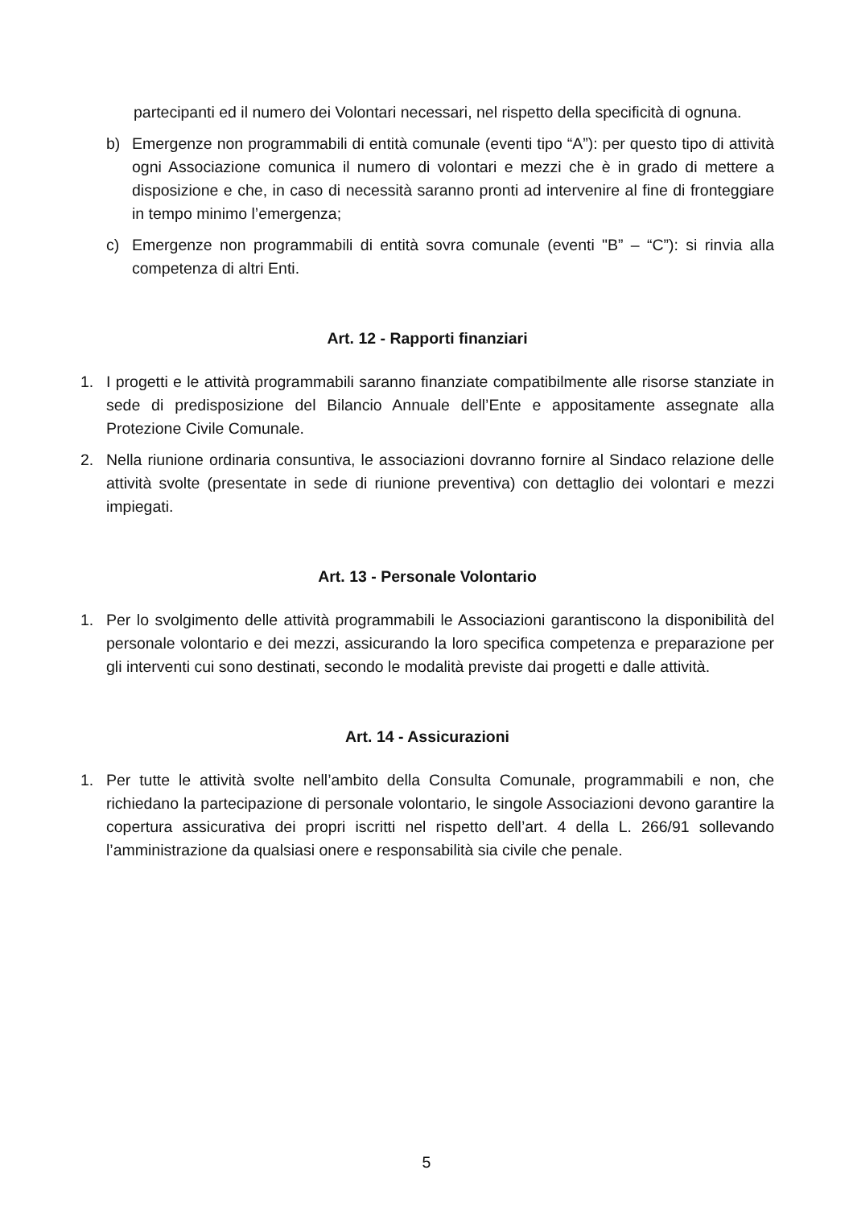partecipanti ed il numero dei Volontari necessari, nel rispetto della specificità di ognuna.
b) Emergenze non programmabili di entità comunale (eventi tipo “A”): per questo tipo di attività ogni Associazione comunica il numero di volontari e mezzi che è in grado di mettere a disposizione e che, in caso di necessità saranno pronti ad intervenire al fine di fronteggiare in tempo minimo l’emergenza;
c) Emergenze non programmabili di entità sovra comunale (eventi "B” – “C”): si rinvia alla competenza di altri Enti.
Art. 12 - Rapporti finanziari
1. I progetti e le attività programmabili saranno finanziate compatibilmente alle risorse stanziate in sede di predisposizione del Bilancio Annuale dell’Ente e appositamente assegnate alla Protezione Civile Comunale.
2. Nella riunione ordinaria consuntiva, le associazioni dovranno fornire al Sindaco relazione delle attività svolte (presentate in sede di riunione preventiva) con dettaglio dei volontari e mezzi impiegati.
Art. 13 - Personale Volontario
1. Per lo svolgimento delle attività programmabili le Associazioni garantiscono la disponibilità del personale volontario e dei mezzi, assicurando la loro specifica competenza e preparazione per gli interventi cui sono destinati, secondo le modalità previste dai progetti e dalle attività.
Art. 14 - Assicurazioni
1. Per tutte le attività svolte nell’ambito della Consulta Comunale, programmabili e non, che richiedano la partecipazione di personale volontario, le singole Associazioni devono garantire la copertura assicurativa dei propri iscritti nel rispetto dell’art. 4 della L. 266/91 sollevando l’amministrazione da qualsiasi onere e responsabilità sia civile che penale.
5